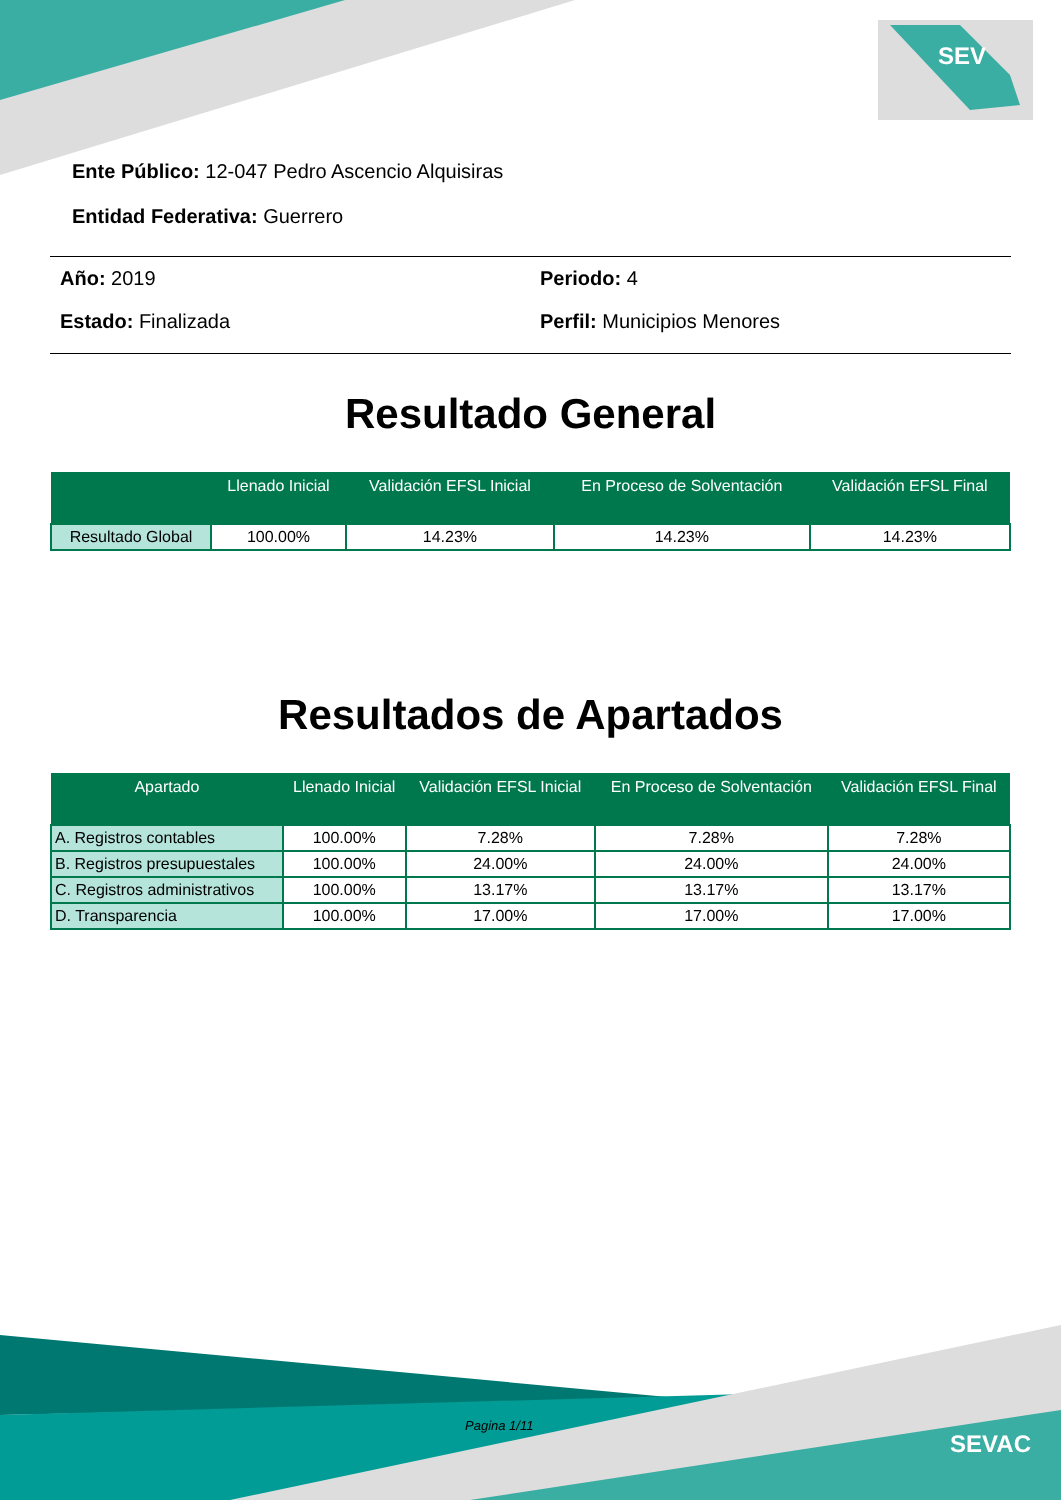SEV
SEVAC
Ente Público: 12-047 Pedro Ascencio Alquisiras
Entidad Federativa: Guerrero
Año: 2019
Periodo: 4
Estado: Finalizada
Perfil: Municipios Menores
Resultado General
| | Llenado Inicial | Validación EFSL Inicial | En Proceso de Solventación | Validación EFSL Final |
| --- | --- | --- | --- | --- |
| Resultado Global | 100.00% | 14.23% | 14.23% | 14.23% |
Resultados de Apartados
| Apartado | Llenado Inicial | Validación EFSL Inicial | En Proceso de Solventación | Validación EFSL Final |
| --- | --- | --- | --- | --- |
| A. Registros contables | 100.00% | 7.28% | 7.28% | 7.28% |
| B. Registros presupuestales | 100.00% | 24.00% | 24.00% | 24.00% |
| C. Registros administrativos | 100.00% | 13.17% | 13.17% | 13.17% |
| D. Transparencia | 100.00% | 17.00% | 17.00% | 17.00% |
Pagina 1/11